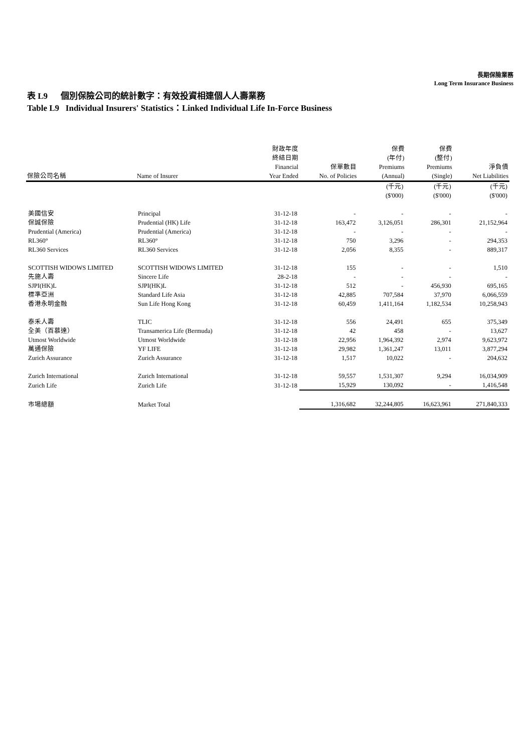長期保險業務
Long Term Insurance Business
表 L9 個別保險公司的統計數字：有效投資相連個人人壽業務
Table L9 Individual Insurers' Statistics：Linked Individual Life In-Force Business
| 保險公司名稱 | Name of Insurer | 財政年度 終結日期 Financial Year Ended | 保單數目 No. of Policies | 保費 (年付) Premiums (Annual) | 保費 (整付) Premiums (Single) | 淨負債 Net Liabilities |
| --- | --- | --- | --- | --- | --- | --- |
| | | | | (千元) ($'000) | (千元) ($'000) | (千元) ($'000) |
| 美國信安 | Principal | 31-12-18 | - | - | - | - |
| 保誠保險 | Prudential (HK) Life | 31-12-18 | 163,472 | 3,126,051 | 286,301 | 21,152,964 |
| Prudential (America) | Prudential (America) | 31-12-18 | - | - | - | - |
| RL360° | RL360° | 31-12-18 | 750 | 3,296 | - | 294,353 |
| RL360 Services | RL360 Services | 31-12-18 | 2,056 | 8,355 | - | 889,317 |
| SCOTTISH WIDOWS LIMITED | SCOTTISH WIDOWS LIMITED | 31-12-18 | 155 | - | - | 1,510 |
| 先施人壽 | Sincere Life | 28-2-18 | - | - | - | - |
| SJPI(HK)L | SJPI(HK)L | 31-12-18 | 512 | - | 456,930 | 695,165 |
| 標準亞洲 | Standard Life Asia | 31-12-18 | 42,885 | 707,584 | 37,970 | 6,066,559 |
| 香港永明金融 | Sun Life Hong Kong | 31-12-18 | 60,459 | 1,411,164 | 1,182,534 | 10,258,943 |
| 泰禾人壽 | TLIC | 31-12-18 | 556 | 24,491 | 655 | 375,349 |
| 全美（百慕達） | Transamerica Life (Bermuda) | 31-12-18 | 42 | 458 | - | 13,627 |
| Utmost Worldwide | Utmost Worldwide | 31-12-18 | 22,956 | 1,964,392 | 2,974 | 9,623,972 |
| 萬通保險 | YF LIFE | 31-12-18 | 29,982 | 1,361,247 | 13,011 | 3,877,294 |
| Zurich Assurance | Zurich Assurance | 31-12-18 | 1,517 | 10,022 | - | 204,632 |
| Zurich International | Zurich International | 31-12-18 | 59,557 | 1,531,307 | 9,294 | 16,034,909 |
| Zurich Life | Zurich Life | 31-12-18 | 15,929 | 130,092 | - | 1,416,548 |
| 市場總額 | Market Total | | 1,316,682 | 32,244,805 | 16,623,961 | 271,840,333 |